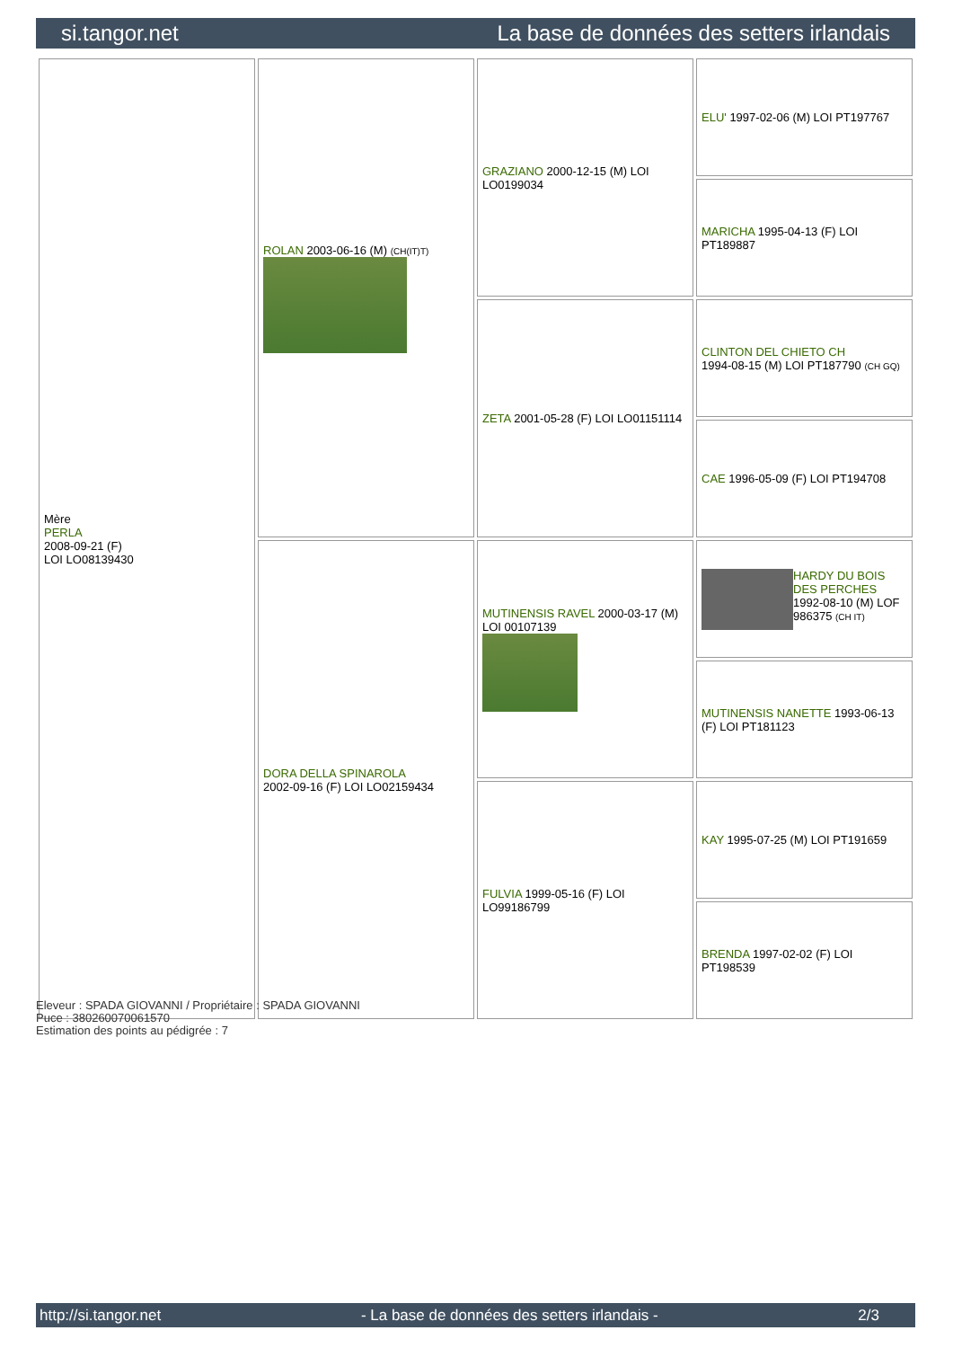si.tangor.net La base de données des setters irlandais
| Mère PERLA 2008-09-21 (F) LOI LO08139430 | ROLAN 2003-06-16 (M) (CH(IT)T) | GRAZIANO 2000-12-15 (M) LOI LO0199034 | ELU' 1997-02-06 (M) LOI PT197767 |
| | | | MARICHA 1995-04-13 (F) LOI PT189887 |
| | | ZETA 2001-05-28 (F) LOI LO01151114 | CLINTON DEL CHIETO CH 1994-08-15 (M) LOI PT187790 (CH GQ) |
| | | | CAE 1996-05-09 (F) LOI PT194708 |
| | DORA DELLA SPINAROLA 2002-09-16 (F) LOI LO02159434 | MUTINENSIS RAVEL 2000-03-17 (M) LOI 00107139 | HARDY DU BOIS DES PERCHES 1992-08-10 (M) LOF 986375 (CH IT) |
| | | | MUTINENSIS NANETTE 1993-06-13 (F) LOI PT181123 |
| | | FULVIA 1999-05-16 (F) LOI LO99186799 | KAY 1995-07-25 (M) LOI PT191659 |
| | | | BRENDA 1997-02-02 (F) LOI PT198539 |
Eleveur : SPADA GIOVANNI / Propriétaire : SPADA GIOVANNI
Puce : 380260070061570
Estimation des points au pédigrée : 7
http://si.tangor.net - La base de données des setters irlandais - 2/3